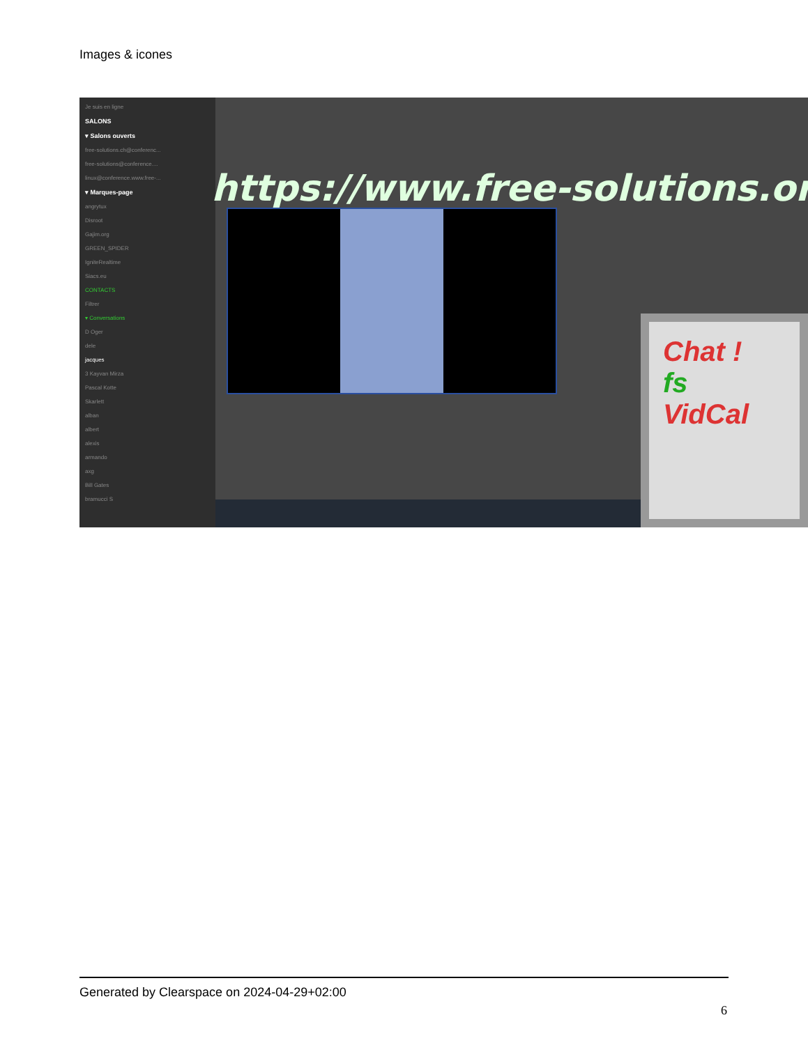Images & icones
Je suis en ligne
SALONS
▾ Salons ouverts
free-solutions.ch@conferenc...
free-solutions@conference....
linux@conference.www.free-...
▾ Marques-page
angrytux
Disroot
Gajim.org
GREEN_SPIDER
IgniteRealtime
Siacs.eu
CONTACTS
Filtrer
▾ Conversations
D Oger
dele
jacques
3 Kayvan Mirza
Pascal Kotte
Skarlett
alban
albert
alexis
armando
axg
Bill Gates
bramucci S
https://www.free-solutions.org/
Chat !
fs
VidCal
Generated by Clearspace on 2024-04-29+02:00
6